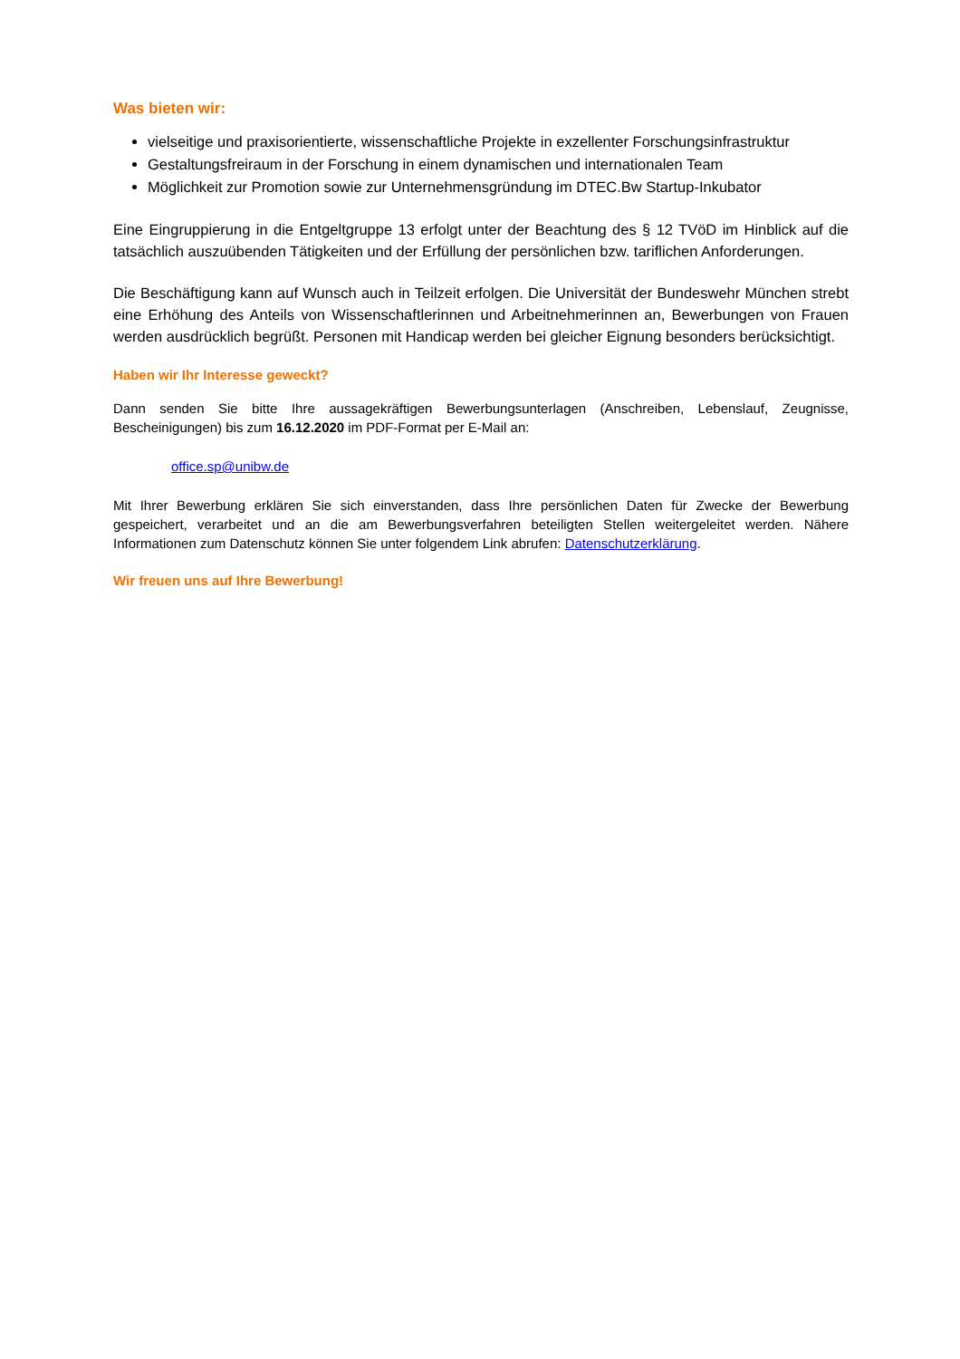Was bieten wir:
vielseitige und praxisorientierte, wissenschaftliche Projekte in exzellenter Forschungsinfrastruktur
Gestaltungsfreiraum in der Forschung in einem dynamischen und internationalen Team
Möglichkeit zur Promotion sowie zur Unternehmensgründung im DTEC.Bw Startup-Inkubator
Eine Eingruppierung in die Entgeltgruppe 13 erfolgt unter der Beachtung des § 12 TVöD im Hinblick auf die tatsächlich auszuübenden Tätigkeiten und der Erfüllung der persönlichen bzw. tariflichen Anforderungen.
Die Beschäftigung kann auf Wunsch auch in Teilzeit erfolgen. Die Universität der Bundeswehr München strebt eine Erhöhung des Anteils von Wissenschaftlerinnen und Arbeitnehmerinnen an, Bewerbungen von Frauen werden ausdrücklich begrüßt. Personen mit Handicap werden bei gleicher Eignung besonders berücksichtigt.
Haben wir Ihr Interesse geweckt?
Dann senden Sie bitte Ihre aussagekräftigen Bewerbungsunterlagen (Anschreiben, Lebenslauf, Zeugnisse, Bescheinigungen) bis zum 16.12.2020 im PDF-Format per E-Mail an:
​office.sp@unibw.de
Mit Ihrer Bewerbung erklären Sie sich einverstanden, dass Ihre persönlichen Daten für Zwecke der Bewerbung gespeichert, verarbeitet und an die am Bewerbungsverfahren beteiligten Stellen weitergeleitet werden. Nähere Informationen zum Datenschutz können Sie unter folgendem Link abrufen: Datenschutzerklärung.
Wir freuen uns auf Ihre Bewerbung!